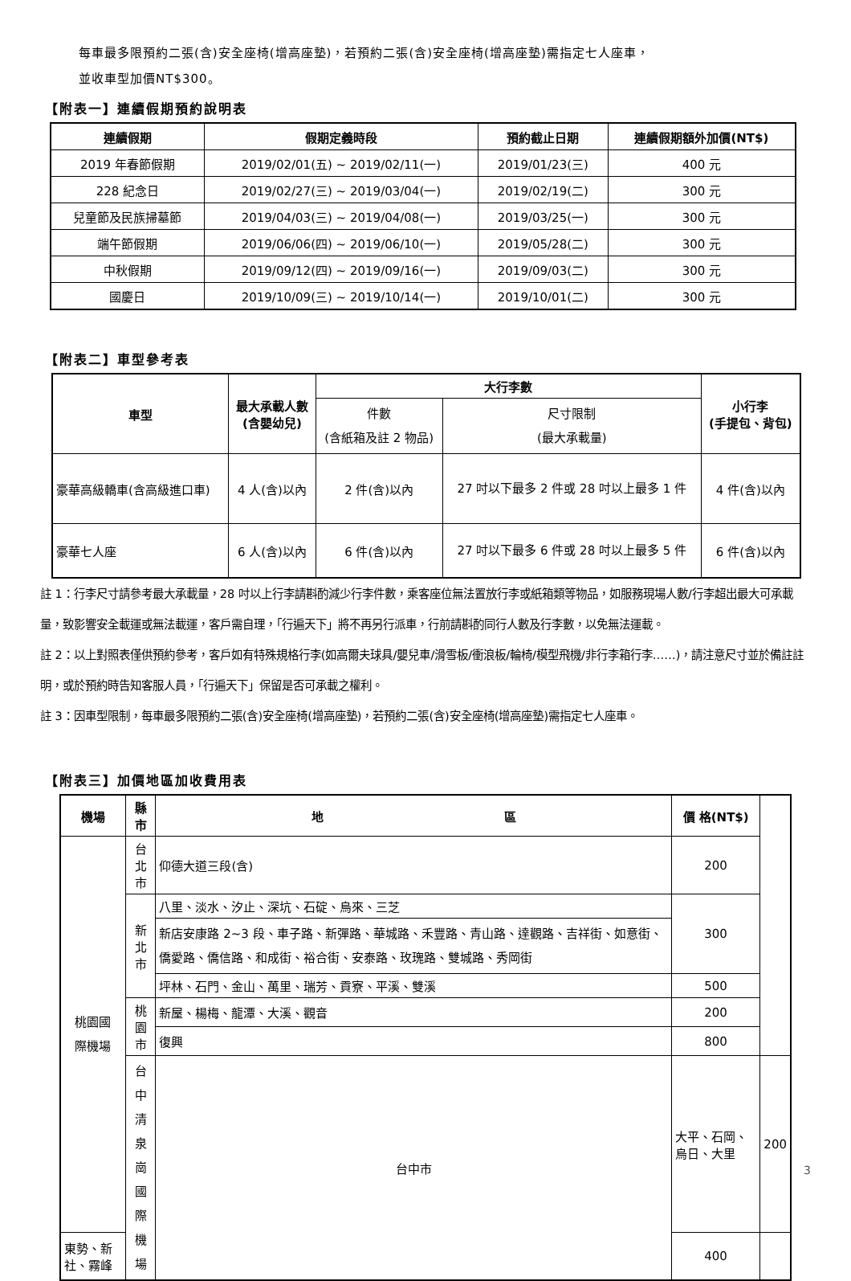每車最多限預約二張(含)安全座椅(增高座墊)，若預約二張(含)安全座椅(增高座墊)需指定七人座車，
並收車型加價NT$300。
【附表一】連續假期預約說明表
| 連續假期 | 假期定義時段 | 預約截止日期 | 連續假期額外加價(NT$) |
| --- | --- | --- | --- |
| 2019 年春節假期 | 2019/02/01(五) ~ 2019/02/11(一) | 2019/01/23(三) | 400 元 |
| 228 紀念日 | 2019/02/27(三) ~ 2019/03/04(一) | 2019/02/19(二) | 300 元 |
| 兒童節及民族掃墓節 | 2019/04/03(三) ~ 2019/04/08(一) | 2019/03/25(一) | 300 元 |
| 端午節假期 | 2019/06/06(四) ~ 2019/06/10(一) | 2019/05/28(二) | 300 元 |
| 中秋假期 | 2019/09/12(四) ~ 2019/09/16(一) | 2019/09/03(二) | 300 元 |
| 國慶日 | 2019/10/09(三) ~ 2019/10/14(一) | 2019/10/01(二) | 300 元 |
【附表二】車型參考表
| 車型 | 最大承載人數 (含嬰幼兒) | 大行李數 | | 小行李 (手提包、背包) |
| --- | --- | --- | --- | --- |
| | | 件數 (含紙箱及註 2 物品) | 尺寸限制 (最大承載量) | |
| 豪華高級轎車(含高級進口車) | 4 人(含)以內 | 2 件(含)以內 | 27 吋以下最多 2 件或 28 吋以上最多 1 件 | 4 件(含)以內 |
| 豪華七人座 | 6 人(含)以內 | 6 件(含)以內 | 27 吋以下最多 6 件或 28 吋以上最多 5 件 | 6 件(含)以內 |
註 1：行李尺寸請參考最大承載量，28 吋以上行李請斟酌減少行李件數，乘客座位無法置放行李或紙箱類等物品，如服務現場人數/行李超出最大可承載量，致影響安全載運或無法載運，客戶需自理，「行遍天下」將不再另行派車，行前請斟酌同行人數及行李數，以免無法運載。
註 2：以上對照表僅供預約參考，客戶如有特殊規格行李(如高爾夫球具/嬰兒車/滑雪板/衝浪板/輪椅/模型飛機/非行李箱行李……)，請注意尺寸並於備註註明，或於預約時告知客服人員，「行遍天下」保留是否可承載之權利。
註 3：因車型限制，每車最多限預約二張(含)安全座椅(增高座墊)，若預約二張(含)安全座椅(增高座墊)需指定七人座車。
【附表三】加價地區加收費用表
| 機場 | 縣 市 | 地 區 | 價 格(NT$) | |
| --- | --- | --- | --- | --- |
| 桃園國 際機場 | 台北市 | 仰德大道三段(含) | 200 | |
| | 新北市 | 八里、淡水、汐止、深坑、石碇、烏來、三芝 | 300 | |
| | | 新店安康路 2~3 段、車子路、新彈路、華城路、禾豐路、青山路、達觀路、吉祥街、如意街、僑愛路、僑信路、和成街、裕合街、安泰路、玫瑰路、雙城路、秀岡街 | | |
| | | 坪林、石門、金山、萬里、瑞芳、貢寮、平溪、雙溪 | 500 | |
| | 桃園市 | 新屋、楊梅、龍潭、大溪、觀音 | 200 | |
| | | 復興 | 800 | |
| | 台中清 泉崗國 際機場 | 台中市 | 大平、石岡、烏日、大里 | 200 |
| 東勢、新社、霧峰 | | | 400 | |
3